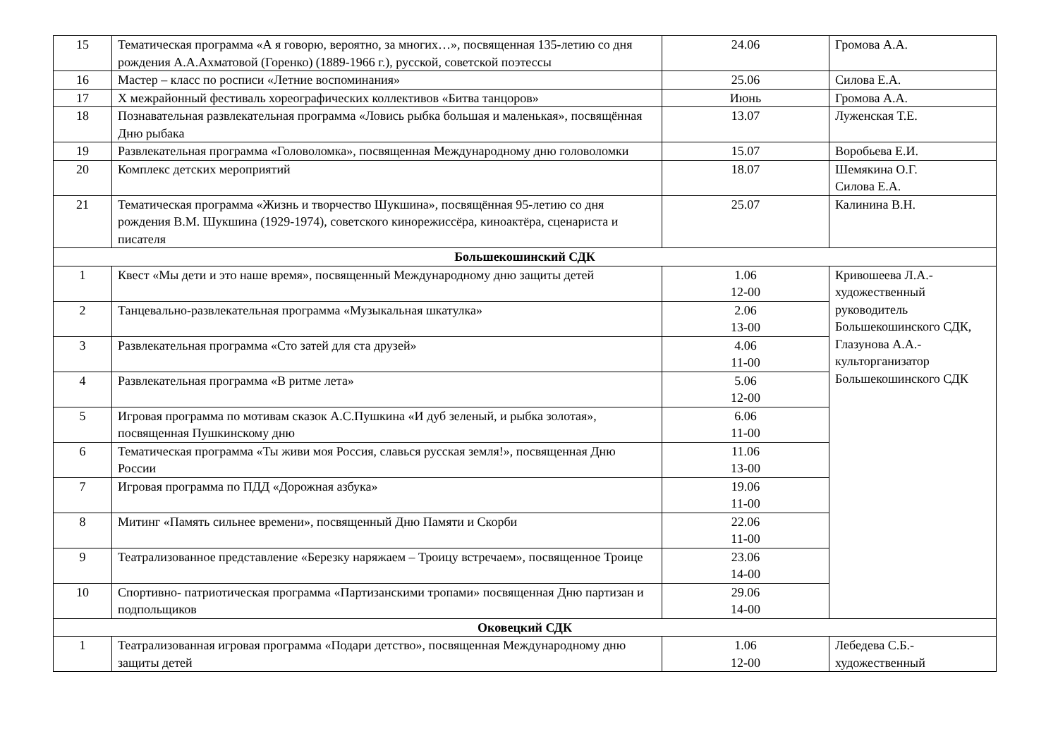| 15 | Тематическая программа «А я говорю, вероятно, за многих…», посвященная 135-летию со дня рождения А.А.Ахматовой (Горенко) (1889-1966 г.), русской, советской поэтессы | 24.06 | Громова А.А. |
| 16 | Мастер – класс по росписи «Летние воспоминания» | 25.06 | Силова Е.А. |
| 17 | X межрайонный фестиваль хореографических коллективов «Битва танцоров» | Июнь | Громова А.А. |
| 18 | Познавательная развлекательная программа «Ловись рыбка большая и маленькая», посвящённая Дню рыбака | 13.07 | Луженская Т.Е. |
| 19 | Развлекательная программа «Головоломка», посвященная Международному дню головоломки | 15.07 | Воробьева Е.И. |
| 20 | Комплекс детских мероприятий | 18.07 | Шемякина О.Г. Силова Е.А. |
| 21 | Тематическая программа «Жизнь и творчество Шукшина», посвящённая 95-летию со дня рождения В.М. Шукшина (1929-1974), советского кинорежиссёра, киноактёра, сценариста и писателя | 25.07 | Калинина В.Н. |
| Большекошинский СДК | | | |
| 1 | Квест «Мы дети и это наше время», посвященный Международному дню защиты детей | 1.06 12-00 | Кривошеева Л.А.- художественный руководитель Большекошинского СДК, Глазунова А.А.- культорганизатор Большекошинского СДК |
| 2 | Танцевально-развлекательная программа «Музыкальная шкатулка» | 2.06 13-00 | |
| 3 | Развлекательная программа «Сто затей для ста друзей» | 4.06 11-00 | |
| 4 | Развлекательная программа «В ритме лета» | 5.06 12-00 | |
| 5 | Игровая программа по мотивам сказок А.С.Пушкина «И дуб зеленый, и рыбка золотая», посвященная Пушкинскому дню | 6.06 11-00 | |
| 6 | Тематическая программа «Ты живи моя Россия, славься русская земля!», посвященная Дню России | 11.06 13-00 | |
| 7 | Игровая программа по ПДД «Дорожная азбука» | 19.06 11-00 | |
| 8 | Митинг «Память сильнее времени», посвященный Дню Памяти и Скорби | 22.06 11-00 | |
| 9 | Театрализованное представление «Березку наряжаем – Троицу встречаем», посвященное Троице | 23.06 14-00 | |
| 10 | Спортивно- патриотическая программа «Партизанскими тропами» посвященная Дню партизан и подпольщиков | 29.06 14-00 | |
| Оковецкий СДК | | | |
| 1 | Театрализованная игровая программа «Подари детство», посвященная Международному дню защиты детей | 1.06 12-00 | Лебедева С.Б.- художественный |